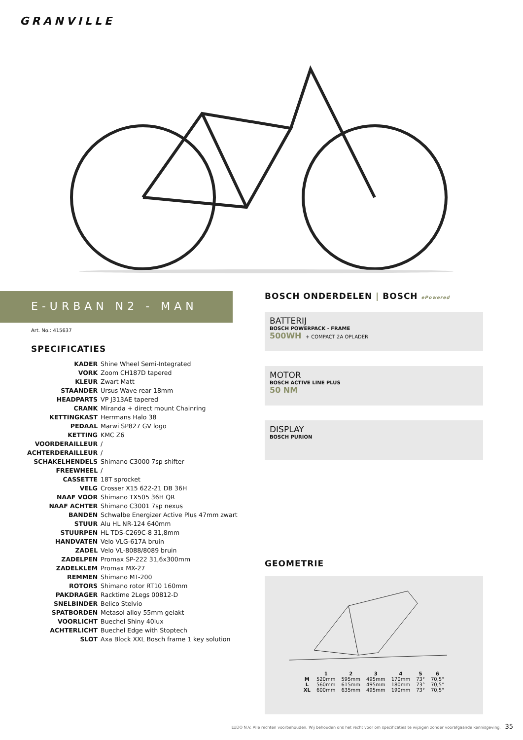GRANVILLE
E-URBAN N2 - MAN
Art. No.: 415637
SPECIFICATIES
| KADER | Shine Wheel Semi-Integrated |
| VORK | Zoom CH187D tapered |
| KLEUR | Zwart Matt |
| STAANDER | Ursus Wave rear 18mm |
| HEADPARTS | VP J313AE tapered |
| CRANK | Miranda + direct mount Chainring |
| KETTINGKAST | Herrmans Halo 38 |
| PEDAAL | Marwi SP827 GV logo |
| KETTING | KMC Z6 |
| VOORDERAILLEUR | / |
| ACHTERDERAILLEUR | / |
| SCHAKELHENDELS | Shimano C3000 7sp shifter |
| FREEWHEEL | / |
| CASSETTE | 18T sprocket |
| VELG | Crosser X15 622-21 DB 36H |
| NAAF VOOR | Shimano TX505 36H QR |
| NAAF ACHTER | Shimano C3001 7sp nexus |
| BANDEN | Schwalbe Energizer Active Plus 47mm zwart |
| STUUR | Alu HL NR-124 640mm |
| STUURPEN | HL TDS-C269C-8 31,8mm |
| HANDVATEN | Velo VLG-617A bruin |
| ZADEL | Velo VL-8088/8089 bruin |
| ZADELPEN | Promax SP-222 31,6x300mm |
| ZADELKLEM | Promax MX-27 |
| REMMEN | Shimano MT-200 |
| ROTORS | Shimano rotor RT10 160mm |
| PAKDRAGER | Racktime 2Legs 00812-D |
| SNELBINDER | Belico Stelvio |
| SPATBORDEN | Metasol alloy 55mm gelakt |
| VOORLICHT | Buechel Shiny 40lux |
| ACHTERLICHT | Buechel Edge with Stoptech |
| SLOT | Axa Block XXL Bosch frame 1 key solution |
BOSCH ONDERDELEN | BOSCH ePowered
BATTERIJ
BOSCH POWERPACK - FRAME
500WH + COMPACT 2A OPLADER
MOTOR
BOSCH ACTIVE LINE PLUS
50 NM
DISPLAY
BOSCH PURION
GEOMETRIE
| | 1 | 2 | 3 | 4 | 5 | 6 |
| --- | --- | --- | --- | --- | --- | --- |
| M | 520mm | 595mm | 495mm | 170mm | 73° | 70,5° |
| L | 560mm | 615mm | 495mm | 180mm | 73° | 70,5° |
| XL | 600mm | 635mm | 495mm | 190mm | 73° | 70,5° |
LUDO N.V. Alle rechten voorbehouden. Wij behouden ons het recht voor om specificaties te wijzigen zonder voorafgaande kennisgeving. 35